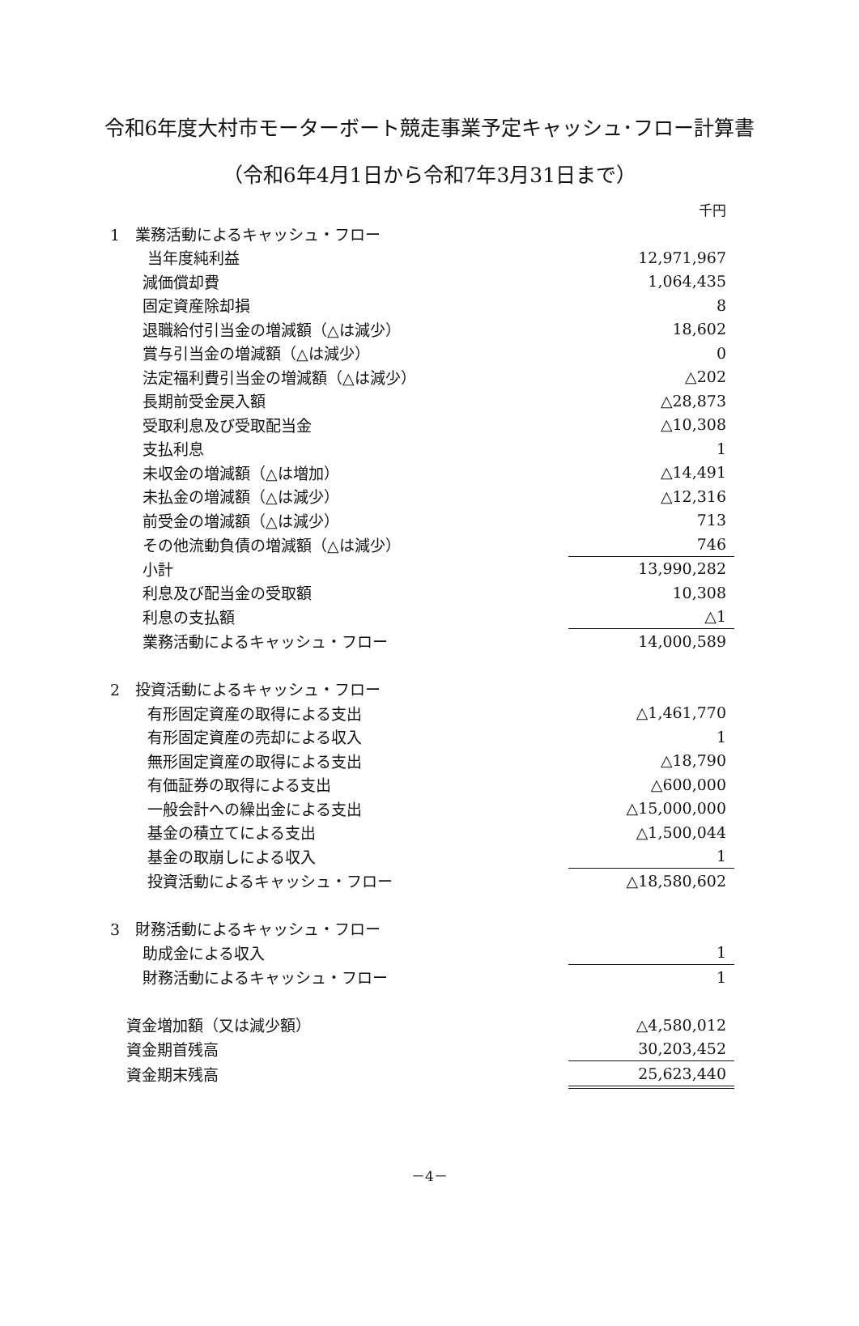令和6年度大村市モーターボート競走事業予定キャッシュ･フロー計算書
（令和6年4月1日から令和7年3月31日まで）
| | 千円 |
| 1 業務活動によるキャッシュ・フロー | |
| 当年度純利益 | 12,971,967 |
| 減価償却費 | 1,064,435 |
| 固定資産除却損 | 8 |
| 退職給付引当金の増減額（△は減少） | 18,602 |
| 賞与引当金の増減額（△は減少） | 0 |
| 法定福利費引当金の増減額（△は減少） | △202 |
| 長期前受金戻入額 | △28,873 |
| 受取利息及び受取配当金 | △10,308 |
| 支払利息 | 1 |
| 未収金の増減額（△は増加） | △14,491 |
| 未払金の増減額（△は減少） | △12,316 |
| 前受金の増減額（△は減少） | 713 |
| その他流動負債の増減額（△は減少） | 746 |
| 小計 | 13,990,282 |
| 利息及び配当金の受取額 | 10,308 |
| 利息の支払額 | △1 |
| 業務活動によるキャッシュ・フロー | 14,000,589 |
| 2 投資活動によるキャッシュ・フロー | |
| 有形固定資産の取得による支出 | △1,461,770 |
| 有形固定資産の売却による収入 | 1 |
| 無形固定資産の取得による支出 | △18,790 |
| 有価証券の取得による支出 | △600,000 |
| 一般会計への繰出金による支出 | △15,000,000 |
| 基金の積立てによる支出 | △1,500,044 |
| 基金の取崩しによる収入 | 1 |
| 投資活動によるキャッシュ・フロー | △18,580,602 |
| 3 財務活動によるキャッシュ・フロー | |
| 助成金による収入 | 1 |
| 財務活動によるキャッシュ・フロー | 1 |
| 資金増加額（又は減少額） | △4,580,012 |
| 資金期首残高 | 30,203,452 |
| 資金期末残高 | 25,623,440 |
－4－